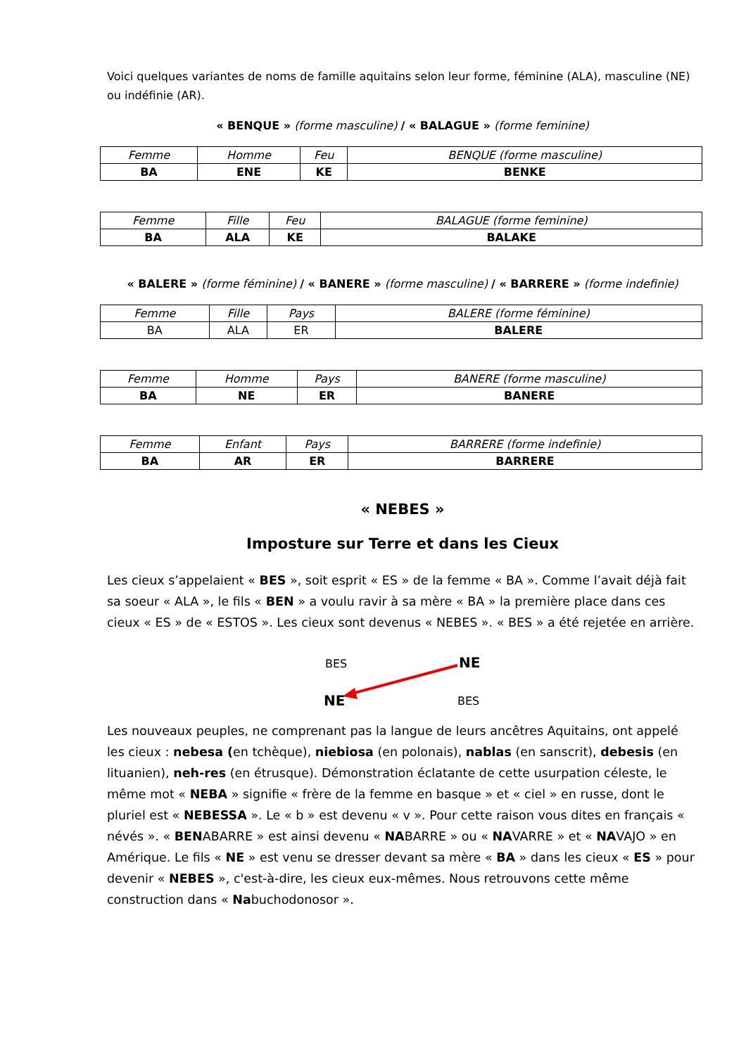Voici quelques variantes de noms de famille aquitains selon leur forme, féminine (ALA), masculine (NE) ou indéfinie (AR).
« BENQUE » (forme masculine) / « BALAGUE » (forme feminine)
| Femme | Homme | Feu | BENQUE (forme masculine) |
| BA | ENE | KE | BENKE |
| Femme | Fille | Feu | BALAGUE (forme feminine) |
| BA | ALA | KE | BALAKE |
« BALERE » (forme féminine) / « BANERE » (forme masculine) / « BARRERE » (forme indefinie)
| Femme | Fille | Pays | BALERE (forme féminine) |
| BA | ALA | ER | BALERE |
| Femme | Homme | Pays | BANERE (forme masculine) |
| BA | NE | ER | BANERE |
| Femme | Enfant | Pays | BARRERE (forme indefinie) |
| BA | AR | ER | BARRERE |
« NEBES »
Imposture sur Terre et dans les Cieux
Les cieux s’appelaient « BES », soit esprit « ES » de la femme « BA ». Comme l’avait déjà fait sa soeur « ALA », le fils « BEN » a voulu ravir à sa mère « BA » la première place dans ces cieux « ES » de « ESTOS ». Les cieux sont devenus « NEBES ». « BES » a été rejetée en arrière.
BES NE
NE BES
Les nouveaux peuples, ne comprenant pas la langue de leurs ancêtres Aquitains, ont appelé les cieux : nebesa (en tchèque), niebiosa (en polonais), nablas (en sanscrit), debesis (en lituanien), neh-res (en étrusque). Démonstration éclatante de cette usurpation céleste, le même mot « NEBA » signifie « frère de la femme en basque » et « ciel » en russe, dont le pluriel est « NEBESSA ». Le « b » est devenu « v ». Pour cette raison vous dites en français « névés ». « BENABARRE » est ainsi devenu « NABARRE » ou « NAVARRE » et « NAVAJO » en Amérique. Le fils « NE » est venu se dresser devant sa mère « BA » dans les cieux « ES » pour devenir « NEBES », c'est-à-dire, les cieux eux-mêmes. Nous retrouvons cette même construction dans « Nabuchodonosor ».